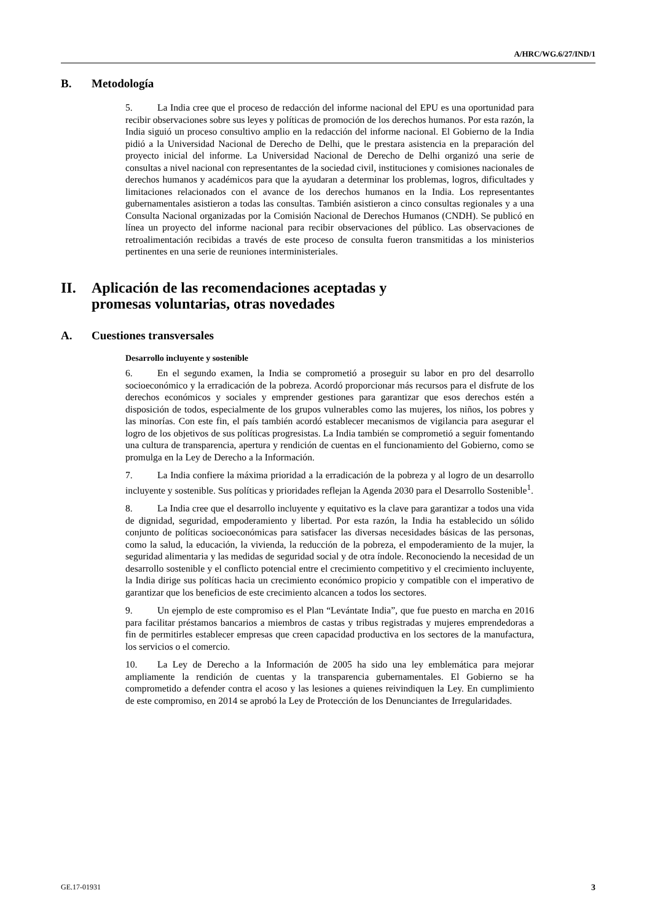A/HRC/WG.6/27/IND/1
B. Metodología
5. La India cree que el proceso de redacción del informe nacional del EPU es una oportunidad para recibir observaciones sobre sus leyes y políticas de promoción de los derechos humanos. Por esta razón, la India siguió un proceso consultivo amplio en la redacción del informe nacional. El Gobierno de la India pidió a la Universidad Nacional de Derecho de Delhi, que le prestara asistencia en la preparación del proyecto inicial del informe. La Universidad Nacional de Derecho de Delhi organizó una serie de consultas a nivel nacional con representantes de la sociedad civil, instituciones y comisiones nacionales de derechos humanos y académicos para que la ayudaran a determinar los problemas, logros, dificultades y limitaciones relacionados con el avance de los derechos humanos en la India. Los representantes gubernamentales asistieron a todas las consultas. También asistieron a cinco consultas regionales y a una Consulta Nacional organizadas por la Comisión Nacional de Derechos Humanos (CNDH). Se publicó en línea un proyecto del informe nacional para recibir observaciones del público. Las observaciones de retroalimentación recibidas a través de este proceso de consulta fueron transmitidas a los ministerios pertinentes en una serie de reuniones interministeriales.
II. Aplicación de las recomendaciones aceptadas y
promesas voluntarias, otras novedades
A. Cuestiones transversales
Desarrollo incluyente y sostenible
6. En el segundo examen, la India se comprometió a proseguir su labor en pro del desarrollo socioeconómico y la erradicación de la pobreza. Acordó proporcionar más recursos para el disfrute de los derechos económicos y sociales y emprender gestiones para garantizar que esos derechos estén a disposición de todos, especialmente de los grupos vulnerables como las mujeres, los niños, los pobres y las minorías. Con este fin, el país también acordó establecer mecanismos de vigilancia para asegurar el logro de los objetivos de sus políticas progresistas. La India también se comprometió a seguir fomentando una cultura de transparencia, apertura y rendición de cuentas en el funcionamiento del Gobierno, como se promulga en la Ley de Derecho a la Información.
7. La India confiere la máxima prioridad a la erradicación de la pobreza y al logro de un desarrollo incluyente y sostenible. Sus políticas y prioridades reflejan la Agenda 2030 para el Desarrollo Sostenible<sup>1</sup>.
8. La India cree que el desarrollo incluyente y equitativo es la clave para garantizar a todos una vida de dignidad, seguridad, empoderamiento y libertad. Por esta razón, la India ha establecido un sólido conjunto de políticas socioeconómicas para satisfacer las diversas necesidades básicas de las personas, como la salud, la educación, la vivienda, la reducción de la pobreza, el empoderamiento de la mujer, la seguridad alimentaria y las medidas de seguridad social y de otra índole. Reconociendo la necesidad de un desarrollo sostenible y el conflicto potencial entre el crecimiento competitivo y el crecimiento incluyente, la India dirige sus políticas hacia un crecimiento económico propicio y compatible con el imperativo de garantizar que los beneficios de este crecimiento alcancen a todos los sectores.
9. Un ejemplo de este compromiso es el Plan “Levántate India”, que fue puesto en marcha en 2016 para facilitar préstamos bancarios a miembros de castas y tribus registradas y mujeres emprendedoras a fin de permitirles establecer empresas que creen capacidad productiva en los sectores de la manufactura, los servicios o el comercio.
10. La Ley de Derecho a la Información de 2005 ha sido una ley emblemática para mejorar ampliamente la rendición de cuentas y la transparencia gubernamentales. El Gobierno se ha comprometido a defender contra el acoso y las lesiones a quienes reivindiquen la Ley. En cumplimiento de este compromiso, en 2014 se aprobó la Ley de Protección de los Denunciantes de Irregularidades.
GE.17-01931 3